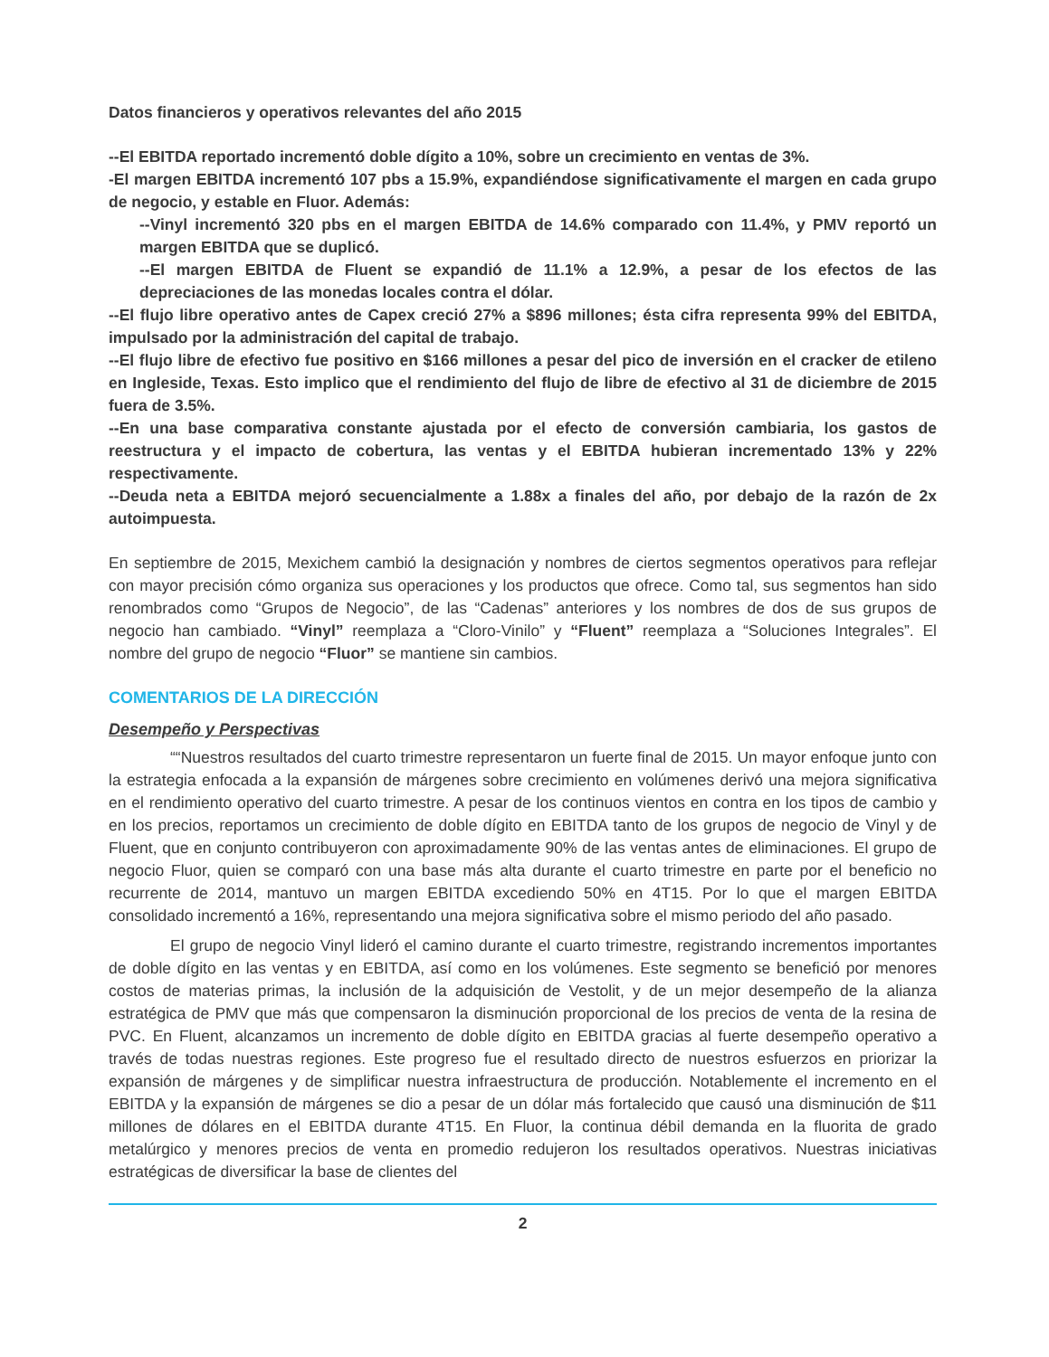Datos financieros y operativos relevantes del año 2015
--El EBITDA reportado incrementó doble dígito a 10%, sobre un crecimiento en ventas de 3%.
-El margen EBITDA incrementó 107 pbs a 15.9%, expandiéndose significativamente el margen en cada grupo de negocio, y estable en Fluor. Además:
--Vinyl incrementó 320 pbs en el margen EBITDA de 14.6% comparado con 11.4%, y PMV reportó un margen EBITDA que se duplicó.
--El margen EBITDA de Fluent se expandió de 11.1% a 12.9%, a pesar de los efectos de las depreciaciones de las monedas locales contra el dólar.
--El flujo libre operativo antes de Capex creció 27% a $896 millones; ésta cifra representa 99% del EBITDA, impulsado por la administración del capital de trabajo.
--El flujo libre de efectivo fue positivo en $166 millones a pesar del pico de inversión en el cracker de etileno en Ingleside, Texas. Esto implico que el rendimiento del flujo de libre de efectivo al 31 de diciembre de 2015 fuera de 3.5%.
--En una base comparativa constante ajustada por el efecto de conversión cambiaria, los gastos de reestructura y el impacto de cobertura, las ventas y el EBITDA hubieran incrementado 13% y 22% respectivamente.
--Deuda neta a EBITDA mejoró secuencialmente a 1.88x a finales del año, por debajo de la razón de 2x autoimpuesta.
En septiembre de 2015, Mexichem cambió la designación y nombres de ciertos segmentos operativos para reflejar con mayor precisión cómo organiza sus operaciones y los productos que ofrece. Como tal, sus segmentos han sido renombrados como “Grupos de Negocio”, de las “Cadenas” anteriores y los nombres de dos de sus grupos de negocio han cambiado. “Vinyl” reemplaza a “Cloro-Vinilo” y “Fluent” reemplaza a “Soluciones Integrales”. El nombre del grupo de negocio “Fluor” se mantiene sin cambios.
COMENTARIOS DE LA DIRECCIÓN
Desempeño y Perspectivas
““Nuestros resultados del cuarto trimestre representaron un fuerte final de 2015. Un mayor enfoque junto con la estrategia enfocada a la expansión de márgenes sobre crecimiento en volúmenes derivó una mejora significativa en el rendimiento operativo del cuarto trimestre. A pesar de los continuos vientos en contra en los tipos de cambio y en los precios, reportamos un crecimiento de doble dígito en EBITDA tanto de los grupos de negocio de Vinyl y de Fluent, que en conjunto contribuyeron con aproximadamente 90% de las ventas antes de eliminaciones. El grupo de negocio Fluor, quien se comparó con una base más alta durante el cuarto trimestre en parte por el beneficio no recurrente de 2014, mantuvo un margen EBITDA excediendo 50% en 4T15. Por lo que el margen EBITDA consolidado incrementó a 16%, representando una mejora significativa sobre el mismo periodo del año pasado.
El grupo de negocio Vinyl lideró el camino durante el cuarto trimestre, registrando incrementos importantes de doble dígito en las ventas y en EBITDA, así como en los volúmenes. Este segmento se benefició por menores costos de materias primas, la inclusión de la adquisición de Vestolit, y de un mejor desempeño de la alianza estratégica de PMV que más que compensaron la disminución proporcional de los precios de venta de la resina de PVC. En Fluent, alcanzamos un incremento de doble dígito en EBITDA gracias al fuerte desempeño operativo a través de todas nuestras regiones. Este progreso fue el resultado directo de nuestros esfuerzos en priorizar la expansión de márgenes y de simplificar nuestra infraestructura de producción. Notablemente el incremento en el EBITDA y la expansión de márgenes se dio a pesar de un dólar más fortalecido que causó una disminución de $11 millones de dólares en el EBITDA durante 4T15. En Fluor, la continua débil demanda en la fluorita de grado metalúrgico y menores precios de venta en promedio redujeron los resultados operativos. Nuestras iniciativas estratégicas de diversificar la base de clientes del
2